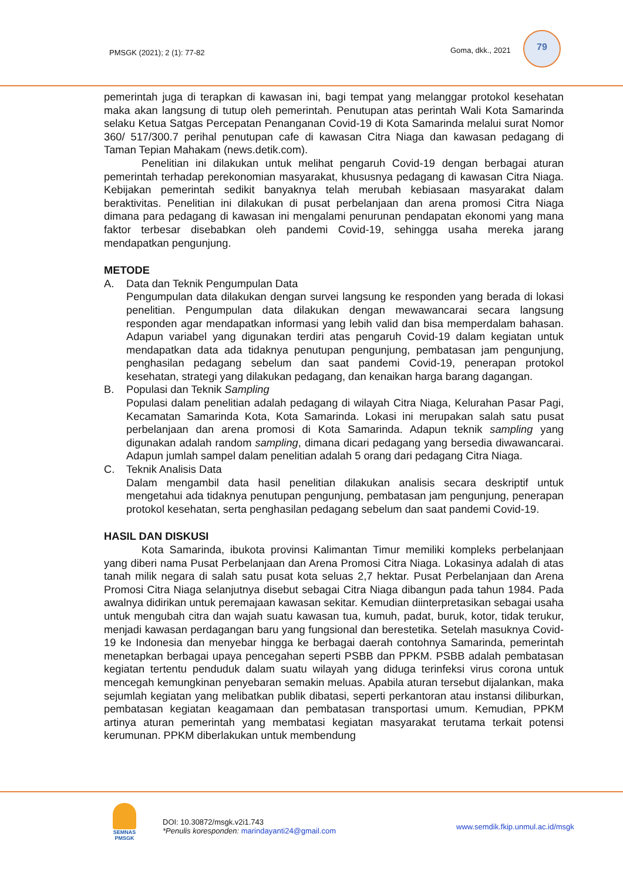PMSGK (2021); 2 (1): 77-82 Goma, dkk., 2021
79
pemerintah juga di terapkan di kawasan ini, bagi tempat yang melanggar protokol kesehatan maka akan langsung di tutup oleh pemerintah. Penutupan atas perintah Wali Kota Samarinda selaku Ketua Satgas Percepatan Penanganan Covid-19 di Kota Samarinda melalui surat Nomor 360/ 517/300.7 perihal penutupan cafe di kawasan Citra Niaga dan kawasan pedagang di Taman Tepian Mahakam (news.detik.com).
Penelitian ini dilakukan untuk melihat pengaruh Covid-19 dengan berbagai aturan pemerintah terhadap perekonomian masyarakat, khususnya pedagang di kawasan Citra Niaga. Kebijakan pemerintah sedikit banyaknya telah merubah kebiasaan masyarakat dalam beraktivitas. Penelitian ini dilakukan di pusat perbelanjaan dan arena promosi Citra Niaga dimana para pedagang di kawasan ini mengalami penurunan pendapatan ekonomi yang mana faktor terbesar disebabkan oleh pandemi Covid-19, sehingga usaha mereka jarang mendapatkan pengunjung.
METODE
A. Data dan Teknik Pengumpulan Data
Pengumpulan data dilakukan dengan survei langsung ke responden yang berada di lokasi penelitian. Pengumpulan data dilakukan dengan mewawancarai secara langsung responden agar mendapatkan informasi yang lebih valid dan bisa memperdalam bahasan. Adapun variabel yang digunakan terdiri atas pengaruh Covid-19 dalam kegiatan untuk mendapatkan data ada tidaknya penutupan pengunjung, pembatasan jam pengunjung, penghasilan pedagang sebelum dan saat pandemi Covid-19, penerapan protokol kesehatan, strategi yang dilakukan pedagang, dan kenaikan harga barang dagangan.
B. Populasi dan Teknik Sampling
Populasi dalam penelitian adalah pedagang di wilayah Citra Niaga, Kelurahan Pasar Pagi, Kecamatan Samarinda Kota, Kota Samarinda. Lokasi ini merupakan salah satu pusat perbelanjaan dan arena promosi di Kota Samarinda. Adapun teknik sampling yang digunakan adalah random sampling, dimana dicari pedagang yang bersedia diwawancarai. Adapun jumlah sampel dalam penelitian adalah 5 orang dari pedagang Citra Niaga.
C. Teknik Analisis Data
Dalam mengambil data hasil penelitian dilakukan analisis secara deskriptif untuk mengetahui ada tidaknya penutupan pengunjung, pembatasan jam pengunjung, penerapan protokol kesehatan, serta penghasilan pedagang sebelum dan saat pandemi Covid-19.
HASIL DAN DISKUSI
Kota Samarinda, ibukota provinsi Kalimantan Timur memiliki kompleks perbelanjaan yang diberi nama Pusat Perbelanjaan dan Arena Promosi Citra Niaga. Lokasinya adalah di atas tanah milik negara di salah satu pusat kota seluas 2,7 hektar. Pusat Perbelanjaan dan Arena Promosi Citra Niaga selanjutnya disebut sebagai Citra Niaga dibangun pada tahun 1984. Pada awalnya didirikan untuk peremajaan kawasan sekitar. Kemudian diinterpretasikan sebagai usaha untuk mengubah citra dan wajah suatu kawasan tua, kumuh, padat, buruk, kotor, tidak terukur, menjadi kawasan perdagangan baru yang fungsional dan berestetika. Setelah masuknya Covid-19 ke Indonesia dan menyebar hingga ke berbagai daerah contohnya Samarinda, pemerintah menetapkan berbagai upaya pencegahan seperti PSBB dan PPKM. PSBB adalah pembatasan kegiatan tertentu penduduk dalam suatu wilayah yang diduga terinfeksi virus corona untuk mencegah kemungkinan penyebaran semakin meluas. Apabila aturan tersebut dijalankan, maka sejumlah kegiatan yang melibatkan publik dibatasi, seperti perkantoran atau instansi diliburkan, pembatasan kegiatan keagamaan dan pembatasan transportasi umum. Kemudian, PPKM artinya aturan pemerintah yang membatasi kegiatan masyarakat terutama terkait potensi kerumunan. PPKM diberlakukan untuk membendung
SEMNAS
PMSGK
DOI: 10.30872/msgk.v2i1.743
*Penulis koresponden: marindayanti24@gmail.com
www.semdik.fkip.unmul.ac.id/msgk